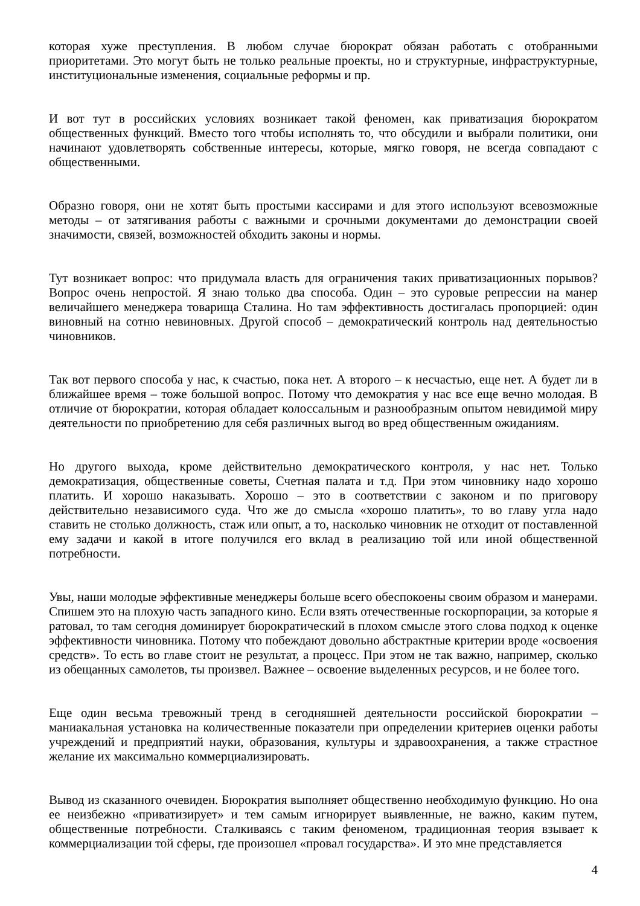которая хуже преступления. В любом случае бюрократ обязан работать с отобранными приоритетами. Это могут быть не только реальные проекты, но и структурные, инфраструктурные, институциональные изменения, социальные реформы и пр.
И вот тут в российских условиях возникает такой феномен, как приватизация бюрократом общественных функций. Вместо того чтобы исполнять то, что обсудили и выбрали политики, они начинают удовлетворять собственные интересы, которые, мягко говоря, не всегда совпадают с общественными.
Образно говоря, они не хотят быть простыми кассирами и для этого используют всевозможные методы – от затягивания работы с важными и срочными документами до демонстрации своей значимости, связей, возможностей обходить законы и нормы.
Тут возникает вопрос: что придумала власть для ограничения таких приватизационных порывов? Вопрос очень непростой. Я знаю только два способа. Один – это суровые репрессии на манер величайшего менеджера товарища Сталина. Но там эффективность достигалась пропорцией: один виновный на сотню невиновных. Другой способ – демократический контроль над деятельностью чиновников.
Так вот первого способа у нас, к счастью, пока нет. А второго – к несчастью, еще нет. А будет ли в ближайшее время – тоже большой вопрос. Потому что демократия у нас все еще вечно молодая. В отличие от бюрократии, которая обладает колоссальным и разнообразным опытом невидимой миру деятельности по приобретению для себя различных выгод во вред общественным ожиданиям.
Но другого выхода, кроме действительно демократического контроля, у нас нет. Только демократизация, общественные советы, Счетная палата и т.д. При этом чиновнику надо хорошо платить. И хорошо наказывать. Хорошо – это в соответствии с законом и по приговору действительно независимого суда. Что же до смысла «хорошо платить», то во главу угла надо ставить не столько должность, стаж или опыт, а то, насколько чиновник не отходит от поставленной ему задачи и какой в итоге получился его вклад в реализацию той или иной общественной потребности.
Увы, наши молодые эффективные менеджеры больше всего обеспокоены своим образом и манерами. Спишем это на плохую часть западного кино. Если взять отечественные госкорпорации, за которые я ратовал, то там сегодня доминирует бюрократический в плохом смысле этого слова подход к оценке эффективности чиновника. Потому что побеждают довольно абстрактные критерии вроде «освоения средств». То есть во главе стоит не результат, а процесс. При этом не так важно, например, сколько из обещанных самолетов, ты произвел. Важнее – освоение выделенных ресурсов, и не более того.
Еще один весьма тревожный тренд в сегодняшней деятельности российской бюрократии – маниакальная установка на количественные показатели при определении критериев оценки работы учреждений и предприятий науки, образования, культуры и здравоохранения, а также страстное желание их максимально коммерциализировать.
Вывод из сказанного очевиден. Бюрократия выполняет общественно необходимую функцию. Но она ее неизбежно «приватизирует» и тем самым игнорирует выявленные, не важно, каким путем, общественные потребности. Сталкиваясь с таким феноменом, традиционная теория взывает к коммерциализации той сферы, где произошел «провал государства». И это мне представляется
4